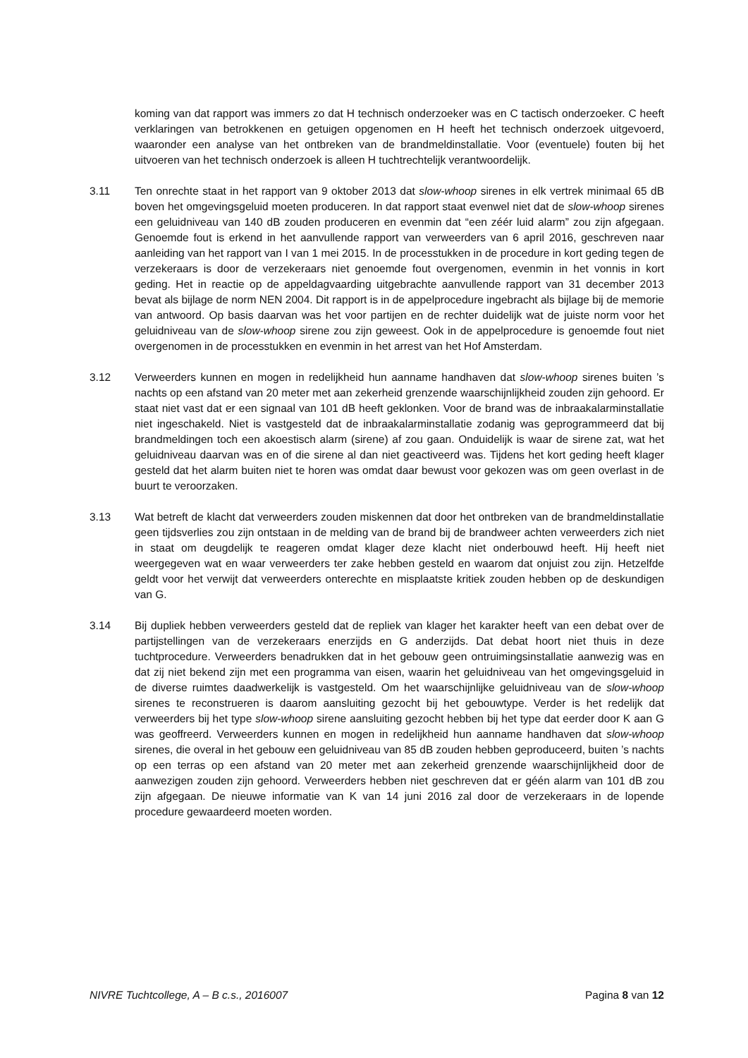koming van dat rapport was immers zo dat H technisch onderzoeker was en C tactisch onderzoeker. C heeft verklaringen van betrokkenen en getuigen opgenomen en H heeft het technisch onderzoek uitgevoerd, waaronder een analyse van het ontbreken van de brandmeldinstallatie. Voor (eventuele) fouten bij het uitvoeren van het technisch onderzoek is alleen H tuchtrechtelijk verantwoordelijk.
3.11 Ten onrechte staat in het rapport van 9 oktober 2013 dat slow-whoop sirenes in elk vertrek minimaal 65 dB boven het omgevingsgeluid moeten produceren. In dat rapport staat evenwel niet dat de slow-whoop sirenes een geluidniveau van 140 dB zouden produceren en evenmin dat “een zéér luid alarm” zou zijn afgegaan. Genoemde fout is erkend in het aanvullende rapport van verweerders van 6 april 2016, geschreven naar aanleiding van het rapport van I van 1 mei 2015. In de processtukken in de procedure in kort geding tegen de verzekeraars is door de verzekeraars niet genoemde fout overgenomen, evenmin in het vonnis in kort geding. Het in reactie op de appeldagvaarding uitgebrachte aanvullende rapport van 31 december 2013 bevat als bijlage de norm NEN 2004. Dit rapport is in de appelprocedure ingebracht als bijlage bij de memorie van antwoord. Op basis daarvan was het voor partijen en de rechter duidelijk wat de juiste norm voor het geluidniveau van de slow-whoop sirene zou zijn geweest. Ook in de appelprocedure is genoemde fout niet overgenomen in de processtukken en evenmin in het arrest van het Hof Amsterdam.
3.12 Verweerders kunnen en mogen in redelijkheid hun aanname handhaven dat slow-whoop sirenes buiten ’s nachts op een afstand van 20 meter met aan zekerheid grenzende waarschijnlijkheid zouden zijn gehoord. Er staat niet vast dat er een signaal van 101 dB heeft geklonken. Voor de brand was de inbraakalarminstallatie niet ingeschakeld. Niet is vastgesteld dat de inbraakalarminstallatie zodanig was geprogrammeerd dat bij brandmeldingen toch een akoestisch alarm (sirene) af zou gaan. Onduidelijk is waar de sirene zat, wat het geluidniveau daarvan was en of die sirene al dan niet geactiveerd was. Tijdens het kort geding heeft klager gesteld dat het alarm buiten niet te horen was omdat daar bewust voor gekozen was om geen overlast in de buurt te veroorzaken.
3.13 Wat betreft de klacht dat verweerders zouden miskennen dat door het ontbreken van de brandmeldinstallatie geen tijdsverlies zou zijn ontstaan in de melding van de brand bij de brandweer achten verweerders zich niet in staat om deugdelijk te reageren omdat klager deze klacht niet onderbouwd heeft. Hij heeft niet weergegeven wat en waar verweerders ter zake hebben gesteld en waarom dat onjuist zou zijn. Hetzelfde geldt voor het verwijt dat verweerders onterechte en misplaatste kritiek zouden hebben op de deskundigen van G.
3.14 Bij dupliek hebben verweerders gesteld dat de repliek van klager het karakter heeft van een debat over de partijstellingen van de verzekeraars enerzijds en G anderzijds. Dat debat hoort niet thuis in deze tuchtprocedure. Verweerders benadrukken dat in het gebouw geen ontruimingsinstallatie aanwezig was en dat zij niet bekend zijn met een programma van eisen, waarin het geluidniveau van het omgevingsgeluid in de diverse ruimtes daadwerkelijk is vastgesteld. Om het waarschijnlijke geluidniveau van de slow-whoop sirenes te reconstrueren is daarom aansluiting gezocht bij het gebouwtype. Verder is het redelijk dat verweerders bij het type slow-whoop sirene aansluiting gezocht hebben bij het type dat eerder door K aan G was geoffreerd. Verweerders kunnen en mogen in redelijkheid hun aanname handhaven dat slow-whoop sirenes, die overal in het gebouw een geluidniveau van 85 dB zouden hebben geproduceerd, buiten ’s nachts op een terras op een afstand van 20 meter met aan zekerheid grenzende waarschijnlijkheid door de aanwezigen zouden zijn gehoord. Verweerders hebben niet geschreven dat er géén alarm van 101 dB zou zijn afgegaan. De nieuwe informatie van K van 14 juni 2016 zal door de verzekeraars in de lopende procedure gewaardeerd moeten worden.
NIVRE Tuchtcollege, A – B c.s., 2016007 Pagina 8 van 12